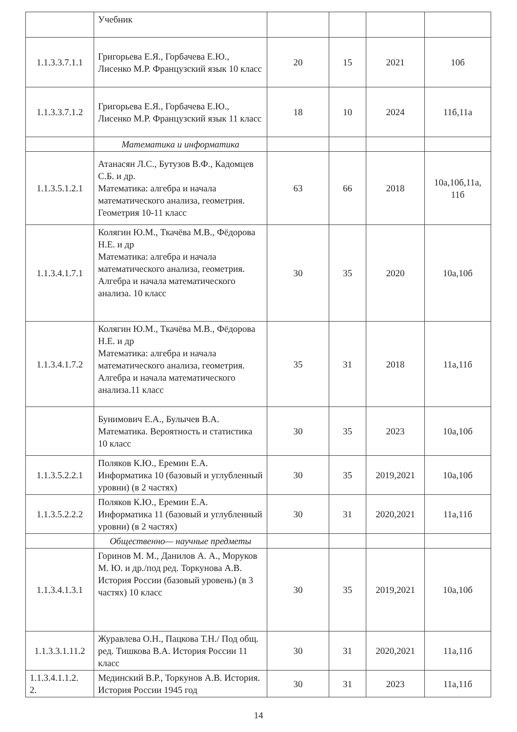| | Учебник | | | | |
| 1.1.3.3.7.1.1 | Григорьева Е.Я., Горбачева Е.Ю., Лисенко М.Р. Французский язык 10 класс | 20 | 15 | 2021 | 10б |
| 1.1.3.3.7.1.2 | Григорьева Е.Я., Горбачева Е.Ю., Лисенко М.Р. Французский язык 11 класс | 18 | 10 | 2024 | 11б,11а |
| | Математика и информатика | | | | |
| 1.1.3.5.1.2.1 | Атанасян Л.С., Бутузов В.Ф., Кадомцев С.Б. и др. Математика: алгебра и начала математического анализа, геометрия. Геометрия 10-11 класс | 63 | 66 | 2018 | 10а,10б,11а, 11б |
| 1.1.3.4.1.7.1 | Колягин Ю.М., Ткачёва М.В., Фёдорова Н.Е. и др Математика: алгебра и начала математического анализа, геометрия. Алгебра и начала математического анализа. 10 класс | 30 | 35 | 2020 | 10а,10б |
| 1.1.3.4.1.7.2 | Колягин Ю.М., Ткачёва М.В., Фёдорова Н.Е. и др Математика: алгебра и начала математического анализа, геометрия. Алгебра и начала математического анализа.11 класс | 35 | 31 | 2018 | 11а,11б |
| | Бунимович Е.А., Булычев В.А. Математика. Вероятность и статистика 10 класс | 30 | 35 | 2023 | 10а,10б |
| 1.1.3.5.2.2.1 | Поляков К.Ю., Еремин Е.А. Информатика 10 (базовый и углубленный уровни) (в 2 частях) | 30 | 35 | 2019,2021 | 10а,10б |
| 1.1.3.5.2.2.2 | Поляков К.Ю., Еремин Е.А. Информатика 11 (базовый и углубленный уровни) (в 2 частях) | 30 | 31 | 2020,2021 | 11а,11б |
| | Общественно— научные предметы | | | | |
| 1.1.3.4.1.3.1 | Горинов М. М., Данилов А. А., Моруков М. Ю. и др./под ред. Торкунова А.В. История России (базовый уровень) (в 3 частях) 10 класс | 30 | 35 | 2019,2021 | 10а,10б |
| 1.1.3.3.1.11.2 | Журавлева О.Н., Пацкова Т.Н./ Под общ. ред. Тишкова В.А. История России 11 класс | 30 | 31 | 2020,2021 | 11а,11б |
| 1.1.3.4.1.1.2. 2. | Мединский В.Р., Торкунов А.В. История. История России 1945 год | 30 | 31 | 2023 | 11а,11б |
14